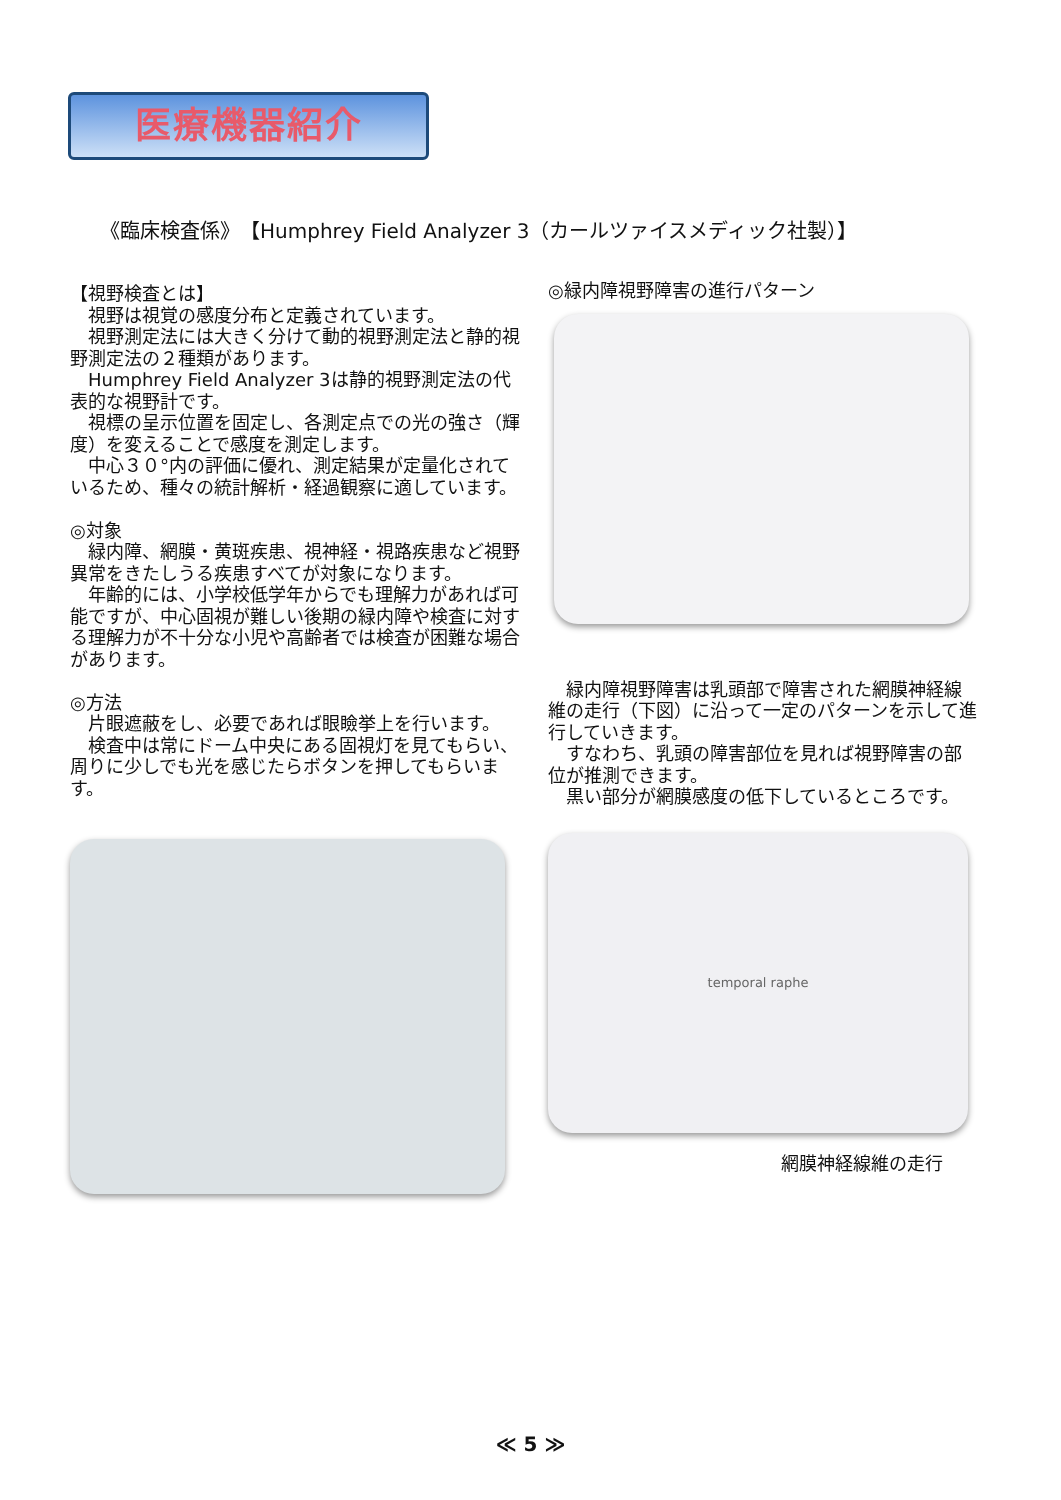医療機器紹介
《臨床検査係》　【Humphrey Field Analyzer 3（カールツァイスメディック社製）】
【視野検査とは】
　視野は視覚の感度分布と定義されています。
　視野測定法には大きく分けて動的視野測定法と静的視野測定法の２種類があります。
　Humphrey Field Analyzer 3は静的視野測定法の代表的な視野計です。
　視標の呈示位置を固定し、各測定点での光の強さ（輝度）を変えることで感度を測定します。
　中心３０°内の評価に優れ、測定結果が定量化されているため、種々の統計解析・経過観察に適しています。
◎対象
　緑内障、網膜・黄斑疾患、視神経・視路疾患など視野異常をきたしうる疾患すべてが対象になります。
　年齢的には、小学校低学年からでも理解力があれば可能ですが、中心固視が難しい後期の緑内障や検査に対する理解力が不十分な小児や高齢者では検査が困難な場合があります。
◎方法
　片眼遮蔽をし、必要であれば眼瞼挙上を行います。
　検査中は常にドーム中央にある固視灯を見てもらい、周りに少しでも光を感じたらボタンを押してもらいます。
◎緑内障視野障害の進行パターン
　緑内障視野障害は乳頭部で障害された網膜神経線維の走行（下図）に沿って一定のパターンを示して進行していきます。
　すなわち、乳頭の障害部位を見れば視野障害の部位が推測できます。
　黒い部分が網膜感度の低下しているところです。
temporal raphe
網膜神経線維の走行
≪ 5 ≫